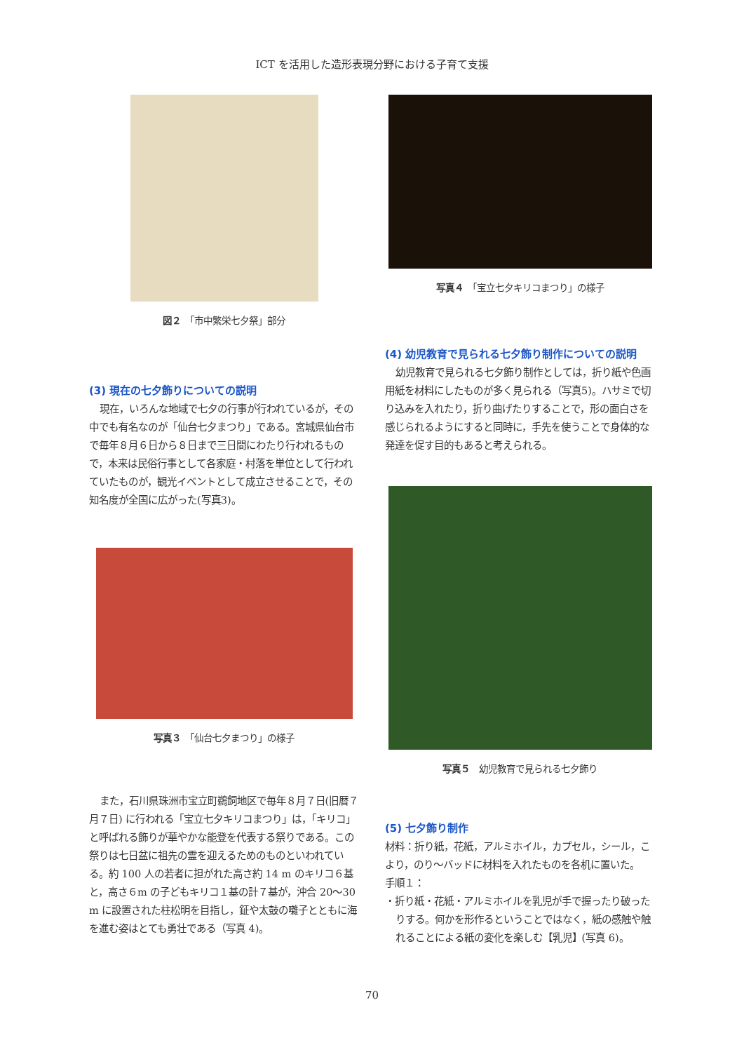ICT を活用した造形表現分野における子育て支援
図２　「市中繁栄七夕祭」部分
(3) 現在の七夕飾りについての説明
現在，いろんな地域で七夕の行事が行われているが，その中でも有名なのが「仙台七夕まつり」である。宮城県仙台市で毎年８月６日から８日まで三日間にわたり行われるもので，本来は民俗行事として各家庭・村落を単位として行われていたものが，観光イベントとして成立させることで，その知名度が全国に広がった(写真3)。
写真３　「仙台七夕まつり」の様子
また，石川県珠洲市宝立町鵜飼地区で毎年８月７日(旧暦７月７日) に行われる「宝立七夕キリコまつり」は，「キリコ」と呼ばれる飾りが華やかな能登を代表する祭りである。この祭りは七日盆に祖先の霊を迎えるためのものといわれている。約 100 人の若者に担がれた高さ約 14 m のキリコ６基と，高さ６m の子どもキリコ１基の計７基が，沖合 20〜30 m に設置された柱松明を目指し，鉦や太鼓の囃子とともに海を進む姿はとても勇壮である（写真 4)。
写真４　「宝立七夕キリコまつり」の様子
(4) 幼児教育で見られる七夕飾り制作についての説明
幼児教育で見られる七夕飾り制作としては，折り紙や色画用紙を材料にしたものが多く見られる（写真5)。ハサミで切り込みを入れたり，折り曲げたりすることで，形の面白さを感じられるようにすると同時に，手先を使うことで身体的な発達を促す目的もあると考えられる。
写真５　幼児教育で見られる七夕飾り
(5) 七夕飾り制作
材料：折り紙，花紙，アルミホイル，カプセル，シール，こより，のり〜バッドに材料を入れたものを各机に置いた。
手順１：
・折り紙・花紙・アルミホイルを乳児が手で握ったり破ったりする。何かを形作るということではなく，紙の感触や触れることによる紙の変化を楽しむ【乳児】(写真 6)。
70